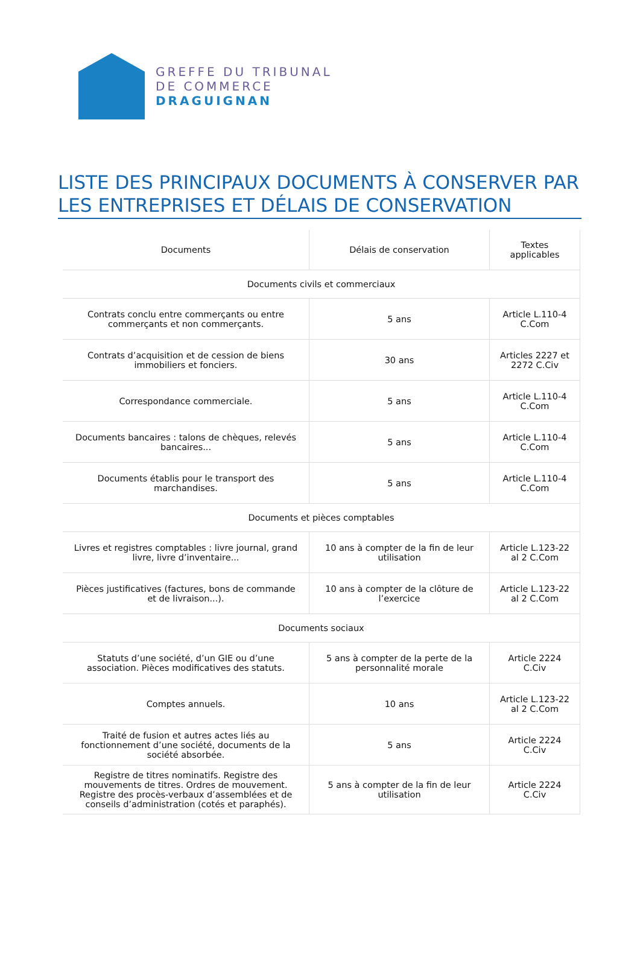GREFFE DU TRIBUNAL
DE COMMERCE
DRAGUIGNAN
LISTE DES PRINCIPAUX DOCUMENTS À CONSERVER PAR LES ENTREPRISES ET DÉLAIS DE CONSERVATION
| Documents | Délais de conservation | Textes applicables |
| --- | --- | --- |
| Documents civils et commerciaux | | |
| Contrats conclu entre commerçants ou entre commerçants et non commerçants. | 5 ans | Article L.110-4 C.Com |
| Contrats d’acquisition et de cession de biens immobiliers et fonciers. | 30 ans | Articles 2227 et 2272 C.Civ |
| Correspondance commerciale. | 5 ans | Article L.110-4 C.Com |
| Documents bancaires : talons de chèques, relevés bancaires... | 5 ans | Article L.110-4 C.Com |
| Documents établis pour le transport des marchandises. | 5 ans | Article L.110-4 C.Com |
| Documents et pièces comptables | | |
| Livres et registres comptables : livre journal, grand livre, livre d’inventaire... | 10 ans à compter de la fin de leur utilisation | Article L.123-22 al 2 C.Com |
| Pièces justificatives (factures, bons de commande et de livraison...). | 10 ans à compter de la clôture de l’exercice | Article L.123-22 al 2 C.Com |
| Documents sociaux | | |
| Statuts d’une société, d’un GIE ou d’une association. Pièces modificatives des statuts. | 5 ans à compter de la perte de la personnalité morale | Article 2224 C.Civ |
| Comptes annuels. | 10 ans | Article L.123-22 al 2 C.Com |
| Traité de fusion et autres actes liés au fonctionnement d’une société, documents de la société absorbée. | 5 ans | Article 2224 C.Civ |
| Registre de titres nominatifs. Registre des mouvements de titres. Ordres de mouvement. Registre des procès-verbaux d’assemblées et de conseils d’administration (cotés et paraphés). | 5 ans à compter de la fin de leur utilisation | Article 2224 C.Civ |